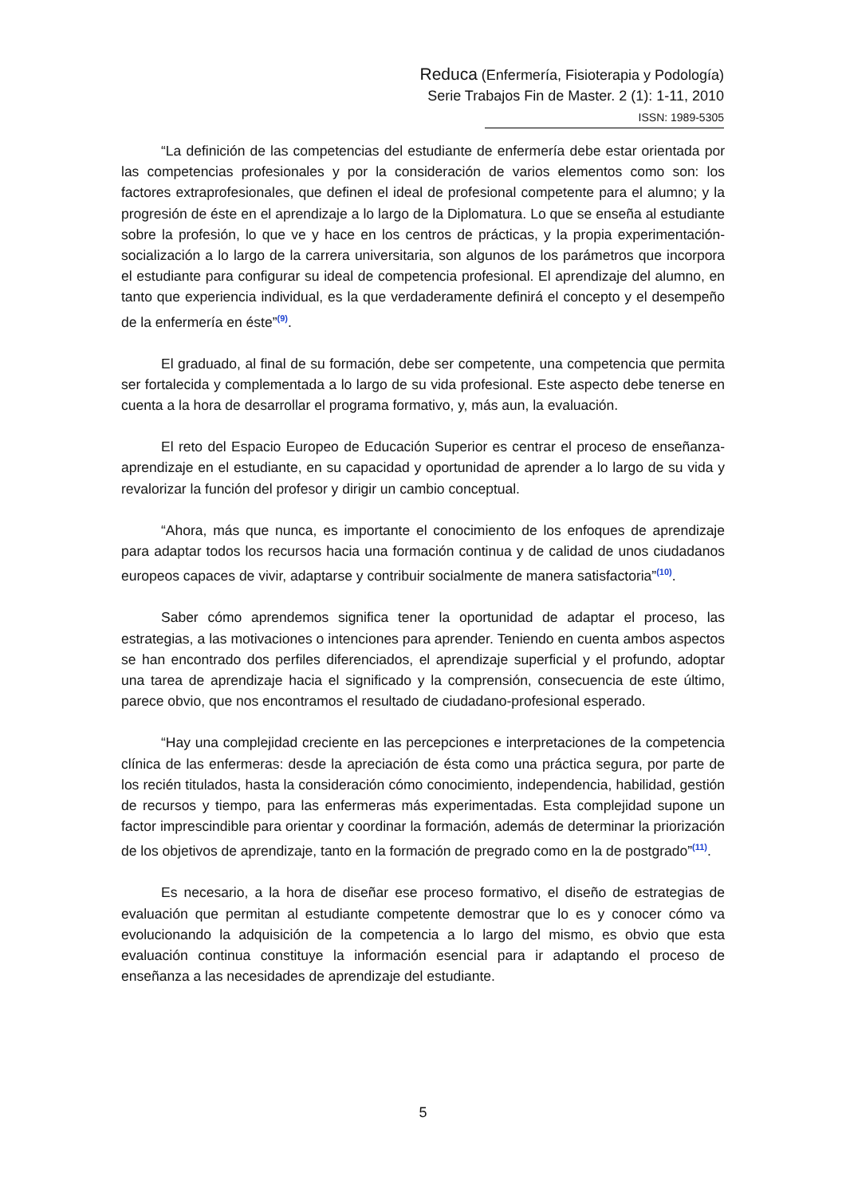Reduca (Enfermería, Fisioterapia y Podología)
Serie Trabajos Fin de Master. 2 (1): 1-11, 2010
ISSN: 1989-5305
“La definición de las competencias del estudiante de enfermería debe estar orientada por las competencias profesionales y por la consideración de varios elementos como son: los factores extraprofesionales, que definen el ideal de profesional competente para el alumno; y la progresión de éste en el aprendizaje a lo largo de la Diplomatura. Lo que se enseña al estudiante sobre la profesión, lo que ve y hace en los centros de prácticas, y la propia experimentación-socialización a lo largo de la carrera universitaria, son algunos de los parámetros que incorpora el estudiante para configurar su ideal de competencia profesional. El aprendizaje del alumno, en tanto que experiencia individual, es la que verdaderamente definirá el concepto y el desempeño de la enfermería en éste”<sup>(9)</sup>.
El graduado, al final de su formación, debe ser competente, una competencia que permita ser fortalecida y complementada a lo largo de su vida profesional. Este aspecto debe tenerse en cuenta a la hora de desarrollar el programa formativo, y, más aun, la evaluación.
El reto del Espacio Europeo de Educación Superior es centrar el proceso de enseñanza-aprendizaje en el estudiante, en su capacidad y oportunidad de aprender a lo largo de su vida y revalorizar la función del profesor y dirigir un cambio conceptual.
“Ahora, más que nunca, es importante el conocimiento de los enfoques de aprendizaje para adaptar todos los recursos hacia una formación continua y de calidad de unos ciudadanos europeos capaces de vivir, adaptarse y contribuir socialmente de manera satisfactoria”<sup>(10)</sup>.
Saber cómo aprendemos significa tener la oportunidad de adaptar el proceso, las estrategias, a las motivaciones o intenciones para aprender. Teniendo en cuenta ambos aspectos se han encontrado dos perfiles diferenciados, el aprendizaje superficial y el profundo, adoptar una tarea de aprendizaje hacia el significado y la comprensión, consecuencia de este último, parece obvio, que nos encontramos el resultado de ciudadano-profesional esperado.
“Hay una complejidad creciente en las percepciones e interpretaciones de la competencia clínica de las enfermeras: desde la apreciación de ésta como una práctica segura, por parte de los recién titulados, hasta la consideración cómo conocimiento, independencia, habilidad, gestión de recursos y tiempo, para las enfermeras más experimentadas. Esta complejidad supone un factor imprescindible para orientar y coordinar la formación, además de determinar la priorización de los objetivos de aprendizaje, tanto en la formación de pregrado como en la de postgrado”<sup>(11)</sup>.
Es necesario, a la hora de diseñar ese proceso formativo, el diseño de estrategias de evaluación que permitan al estudiante competente demostrar que lo es y conocer cómo va evolucionando la adquisición de la competencia a lo largo del mismo, es obvio que esta evaluación continua constituye la información esencial para ir adaptando el proceso de enseñanza a las necesidades de aprendizaje del estudiante.
5